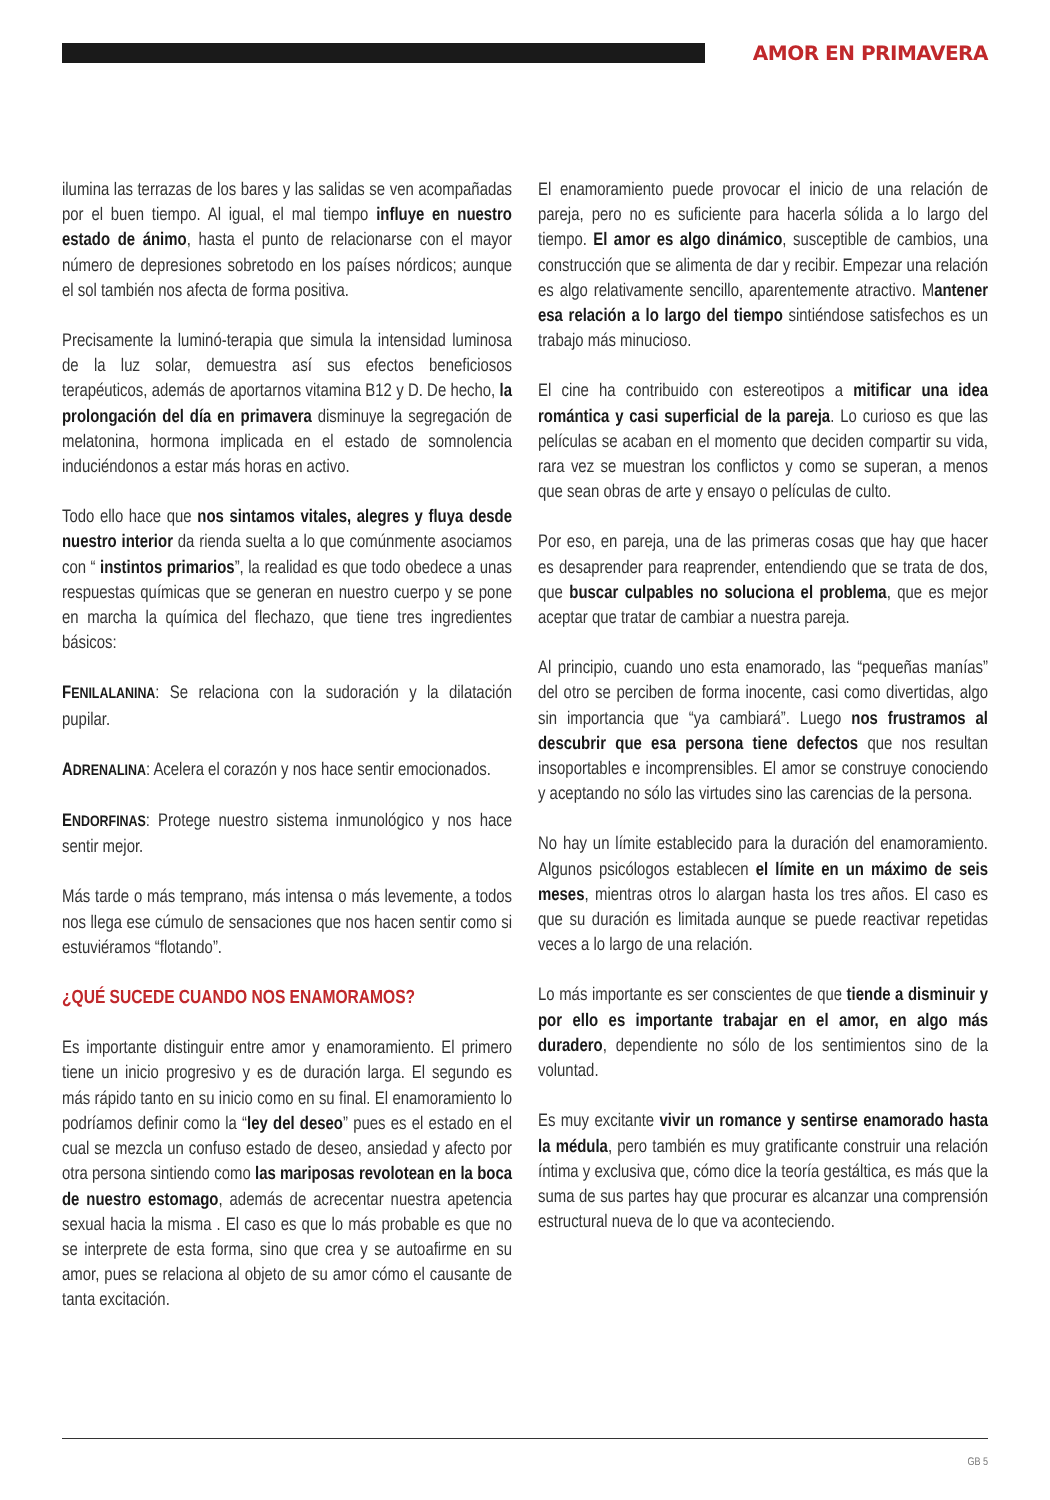AMOR EN PRIMAVERA
ilumina las terrazas de los bares y las salidas se ven acompañadas por el buen tiempo. Al igual, el mal tiempo influye en nuestro estado de ánimo, hasta el punto de relacionarse con el mayor número de depresiones sobretodo en los países nórdicos; aunque el sol también nos afecta de forma positiva.
Precisamente la luminó-terapia que simula la intensidad luminosa de la luz solar, demuestra así sus efectos beneficiosos terapéuticos, además de aportarnos vitamina B12 y D. De hecho, la prolongación del día en primavera disminuye la segregación de melatonina, hormona implicada en el estado de somnolencia induciéndonos a estar más horas en activo.
Todo ello hace que nos sintamos vitales, alegres y fluya desde nuestro interior da rienda suelta a lo que comúnmente asociamos con “ instintos primarios”, la realidad es que todo obedece a unas respuestas químicas que se generan en nuestro cuerpo y se pone en marcha la química del flechazo, que tiene tres ingredientes básicos:
FENILALANINA: Se relaciona con la sudoración y la dilatación pupilar.
ADRENALINA: Acelera el corazón y nos hace sentir emocionados.
ENDORFINAS: Protege nuestro sistema inmunológico y nos hace sentir mejor.
Más tarde o más temprano, más intensa o más levemente, a todos nos llega ese cúmulo de sensaciones que nos hacen sentir como si estuviéramos “flotando”.
¿QUÉ SUCEDE CUANDO NOS ENAMORAMOS?
Es importante distinguir entre amor y enamoramiento. El primero tiene un inicio progresivo y es de duración larga. El segundo es más rápido tanto en su inicio como en su final. El enamoramiento lo podríamos definir como la “ley del deseo” pues es el estado en el cual se mezcla un confuso estado de deseo, ansiedad y afecto por otra persona sintiendo como las mariposas revolotean en la boca de nuestro estomago, además de acrecentar nuestra apetencia sexual hacia la misma . El caso es que lo más probable es que no se interprete de esta forma, sino que crea y se autoafirme en su amor, pues se relaciona al objeto de su amor cómo el causante de tanta excitación.
El enamoramiento puede provocar el inicio de una relación de pareja, pero no es suficiente para hacerla sólida a lo largo del tiempo. El amor es algo dinámico, susceptible de cambios, una construcción que se alimenta de dar y recibir. Empezar una relación es algo relativamente sencillo, aparentemente atractivo. Mantener esa relación a lo largo del tiempo sintiéndose satisfechos es un trabajo más minucioso.
El cine ha contribuido con estereotipos a mitificar una idea romántica y casi superficial de la pareja. Lo curioso es que las películas se acaban en el momento que deciden compartir su vida, rara vez se muestran los conflictos y como se superan, a menos que sean obras de arte y ensayo o películas de culto.
Por eso, en pareja, una de las primeras cosas que hay que hacer es desaprender para reaprender, entendiendo que se trata de dos, que buscar culpables no soluciona el problema, que es mejor aceptar que tratar de cambiar a nuestra pareja.
Al principio, cuando uno esta enamorado, las “pequeñas manías” del otro se perciben de forma inocente, casi como divertidas, algo sin importancia que “ya cambiará”. Luego nos frustramos al descubrir que esa persona tiene defectos que nos resultan insoportables e incomprensibles. El amor se construye conociendo y aceptando no sólo las virtudes sino las carencias de la persona.
No hay un límite establecido para la duración del enamoramiento. Algunos psicólogos establecen el límite en un máximo de seis meses, mientras otros lo alargan hasta los tres años. El caso es que su duración es limitada aunque se puede reactivar repetidas veces a lo largo de una relación.
Lo más importante es ser conscientes de que tiende a disminuir y por ello es importante trabajar en el amor, en algo más duradero, dependiente no sólo de los sentimientos sino de la voluntad.
Es muy excitante vivir un romance y sentirse enamorado hasta la médula, pero también es muy gratificante construir una relación íntima y exclusiva que, cómo dice la teoría gestáltica, es más que la suma de sus partes hay que procurar es alcanzar una comprensión estructural nueva de lo que va aconteciendo.
GB 5